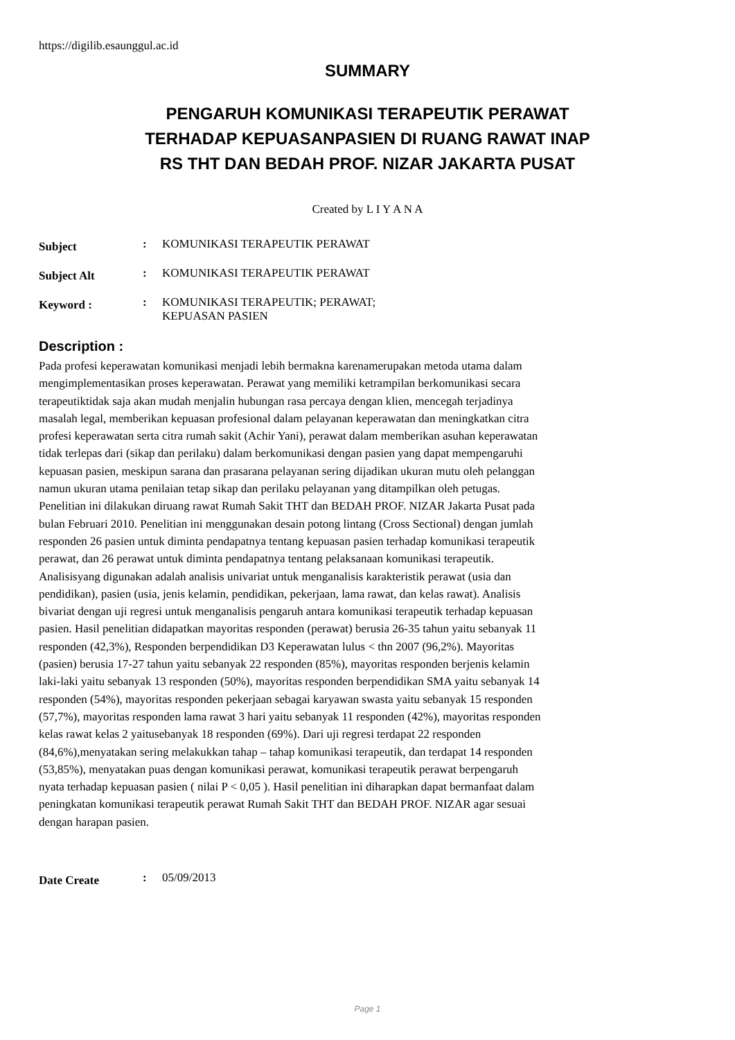https://digilib.esaunggul.ac.id
SUMMARY
PENGARUH KOMUNIKASI TERAPEUTIK PERAWAT
TERHADAP KEPUASANPASIEN DI RUANG RAWAT INAP
RS THT DAN BEDAH PROF. NIZAR JAKARTA PUSAT
Created by L I Y A N A
| Subject | : | KOMUNIKASI TERAPEUTIK PERAWAT |
| Subject Alt | : | KOMUNIKASI TERAPEUTIK PERAWAT |
| Keyword : | : | KOMUNIKASI TERAPEUTIK; PERAWAT; KEPUASAN PASIEN |
Description :
Pada profesi keperawatan komunikasi menjadi lebih bermakna karenamerupakan metoda utama dalam mengimplementasikan proses keperawatan. Perawat yang memiliki ketrampilan berkomunikasi secara terapeutiktidak saja akan mudah menjalin hubungan rasa percaya dengan klien, mencegah terjadinya masalah legal, memberikan kepuasan profesional dalam pelayanan keperawatan dan meningkatkan citra profesi keperawatan serta citra rumah sakit (Achir Yani), perawat dalam memberikan asuhan keperawatan tidak terlepas dari (sikap dan perilaku) dalam berkomunikasi dengan pasien yang dapat mempengaruhi kepuasan pasien, meskipun sarana dan prasarana pelayanan sering dijadikan ukuran mutu oleh pelanggan namun ukuran utama penilaian tetap sikap dan perilaku pelayanan yang ditampilkan oleh petugas. Penelitian ini dilakukan diruang rawat Rumah Sakit THT dan BEDAH PROF. NIZAR Jakarta Pusat pada bulan Februari 2010. Penelitian ini menggunakan desain potong lintang (Cross Sectional) dengan jumlah responden 26 pasien untuk diminta pendapatnya tentang kepuasan pasien terhadap komunikasi terapeutik perawat, dan 26 perawat untuk diminta pendapatnya tentang pelaksanaan komunikasi terapeutik. Analisisyang digunakan adalah analisis univariat untuk menganalisis karakteristik perawat (usia dan pendidikan), pasien (usia, jenis kelamin, pendidikan, pekerjaan, lama rawat, dan kelas rawat). Analisis bivariat dengan uji regresi untuk menganalisis pengaruh antara komunikasi terapeutik terhadap kepuasan pasien. Hasil penelitian didapatkan mayoritas responden (perawat) berusia 26-35 tahun yaitu sebanyak 11 responden (42,3%), Responden berpendidikan D3 Keperawatan lulus < thn 2007 (96,2%). Mayoritas (pasien) berusia 17-27 tahun yaitu sebanyak 22 responden (85%), mayoritas responden berjenis kelamin laki-laki yaitu sebanyak 13 responden (50%), mayoritas responden berpendidikan SMA yaitu sebanyak 14 responden (54%), mayoritas responden pekerjaan sebagai karyawan swasta yaitu sebanyak 15 responden (57,7%), mayoritas responden lama rawat 3 hari yaitu sebanyak 11 responden (42%), mayoritas responden kelas rawat kelas 2 yaitusebanyak 18 responden (69%). Dari uji regresi terdapat 22 responden (84,6%),menyatakan sering melakukkan tahap – tahap komunikasi terapeutik, dan terdapat 14 responden (53,85%), menyatakan puas dengan komunikasi perawat, komunikasi terapeutik perawat berpengaruh nyata terhadap kepuasan pasien ( nilai P < 0,05 ). Hasil penelitian ini diharapkan dapat bermanfaat dalam peningkatan komunikasi terapeutik perawat Rumah Sakit THT dan BEDAH PROF. NIZAR agar sesuai dengan harapan pasien.
| Date Create | : | 05/09/2013 |
Page 1